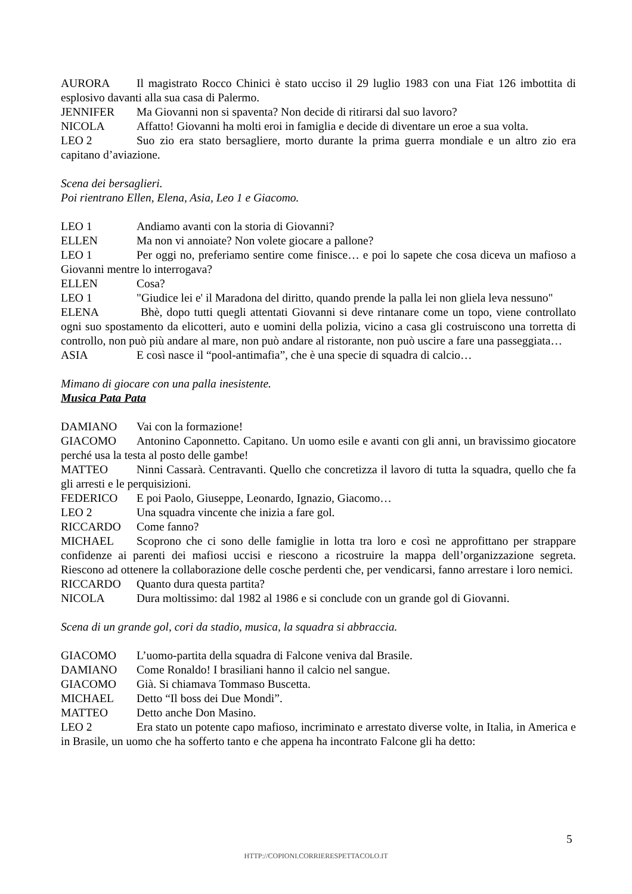AURORA Il magistrato Rocco Chinici è stato ucciso il 29 luglio 1983 con una Fiat 126 imbottita di esplosivo davanti alla sua casa di Palermo.
JENNIFER Ma Giovanni non si spaventa? Non decide di ritirarsi dal suo lavoro?
NICOLA Affatto! Giovanni ha molti eroi in famiglia e decide di diventare un eroe a sua volta.
LEO 2 Suo zio era stato bersagliere, morto durante la prima guerra mondiale e un altro zio era capitano d’aviazione.
Scena dei bersaglieri.
Poi rientrano Ellen, Elena, Asia, Leo 1 e Giacomo.
LEO 1 Andiamo avanti con la storia di Giovanni?
ELLEN Ma non vi annoiate? Non volete giocare a pallone?
LEO 1 Per oggi no, preferiamo sentire come finisce… e poi lo sapete che cosa diceva un mafioso a Giovanni mentre lo interrogava?
ELLEN Cosa?
LEO 1 "Giudice lei e' il Maradona del diritto, quando prende la palla lei non gliela leva nessuno"
ELENA Bhè, dopo tutti quegli attentati Giovanni si deve rintanare come un topo, viene controllato ogni suo spostamento da elicotteri, auto e uomini della polizia, vicino a casa gli costruiscono una torretta di controllo, non può più andare al mare, non può andare al ristorante, non può uscire a fare una passeggiata…
ASIA E così nasce il “pool-antimafia”, che è una specie di squadra di calcio…
Mimano di giocare con una palla inesistente.
Musica Pata Pata
DAMIANO Vai con la formazione!
GIACOMO Antonino Caponnetto. Capitano. Un uomo esile e avanti con gli anni, un bravissimo giocatore perché usa la testa al posto delle gambe!
MATTEO Ninni Cassarà. Centravanti. Quello che concretizza il lavoro di tutta la squadra, quello che fa gli arresti e le perquisizioni.
FEDERICO E poi Paolo, Giuseppe, Leonardo, Ignazio, Giacomo…
LEO 2 Una squadra vincente che inizia a fare gol.
RICCARDO Come fanno?
MICHAEL Scoprono che ci sono delle famiglie in lotta tra loro e così ne approfittano per strappare confidenze ai parenti dei mafiosi uccisi e riescono a ricostruire la mappa dell’organizzazione segreta. Riescono ad ottenere la collaborazione delle cosche perdenti che, per vendicarsi, fanno arrestare i loro nemici.
RICCARDO Quanto dura questa partita?
NICOLA Dura moltissimo: dal 1982 al 1986 e si conclude con un grande gol di Giovanni.
Scena di un grande gol, cori da stadio, musica, la squadra si abbraccia.
GIACOMO L’uomo-partita della squadra di Falcone veniva dal Brasile.
DAMIANO Come Ronaldo! I brasiliani hanno il calcio nel sangue.
GIACOMO Già. Si chiamava Tommaso Buscetta.
MICHAEL Detto “Il boss dei Due Mondi”.
MATTEO Detto anche Don Masino.
LEO 2 Era stato un potente capo mafioso, incriminato e arrestato diverse volte, in Italia, in America e in Brasile, un uomo che ha sofferto tanto e che appena ha incontrato Falcone gli ha detto:
5
HTTP://COPIONI.CORRIERESPETTACOLO.IT